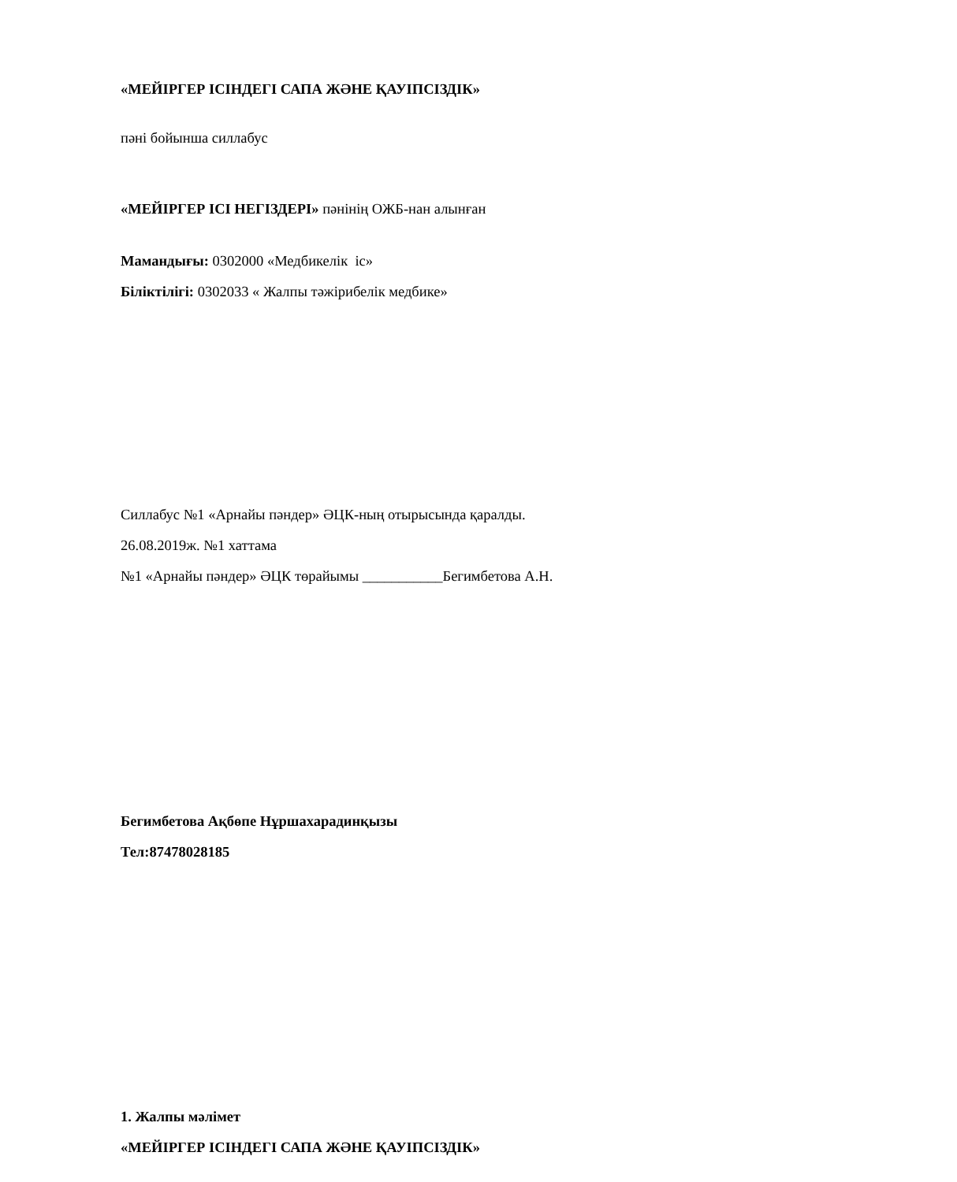«МЕЙІРГЕР ІСІНДЕГІ САПА ЖӘНЕ ҚАУІПСІЗДІК»
пәні бойынша силлабус
«МЕЙІРГЕР ІСІ НЕГІЗДЕРІ» пәнінің ОЖБ-нан алынған
Мамандығы: 0302000 «Медбикелік іс»
Біліктілігі: 0302033 « Жалпы тәжірибелік медбике»
Силлабус №1 «Арнайы пәндер» ӘЦК-ның отырысында қаралды.
26.08.2019ж. №1 хаттама
№1 «Арнайы пәндер» ӘЦК төрайымы ___________Бегимбетова А.Н.
Бегимбетова Ақбөпе Нұршахарадинқызы
Тел:87478028185
1. Жалпы мәлімет
«МЕЙІРГЕР ІСІНДЕГІ САПА ЖӘНЕ ҚАУІПСІЗДІК»